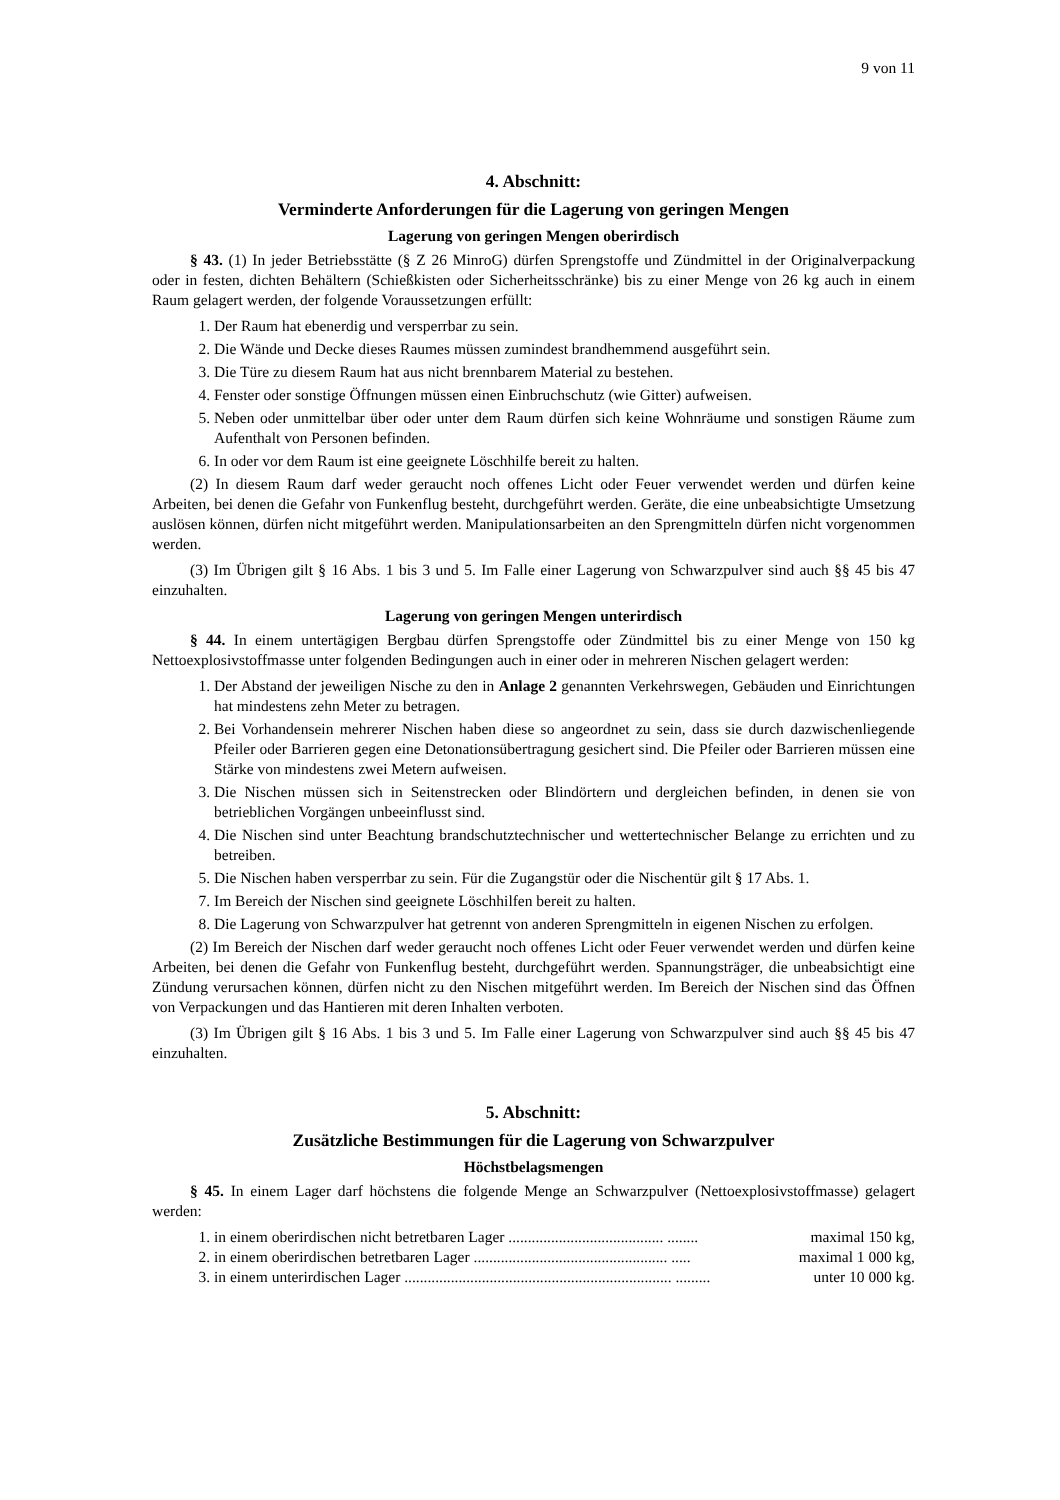9 von 11
4. Abschnitt:
Verminderte Anforderungen für die Lagerung von geringen Mengen
Lagerung von geringen Mengen oberirdisch
§ 43. (1) In jeder Betriebsstätte (§ Z 26 MinroG) dürfen Sprengstoffe und Zündmittel in der Originalverpackung oder in festen, dichten Behältern (Schießkisten oder Sicherheitsschränke) bis zu einer Menge von 26 kg auch in einem Raum gelagert werden, der folgende Voraussetzungen erfüllt:
1. Der Raum hat ebenerdig und versperrbar zu sein.
2. Die Wände und Decke dieses Raumes müssen zumindest brandhemmend ausgeführt sein.
3. Die Türe zu diesem Raum hat aus nicht brennbarem Material zu bestehen.
4. Fenster oder sonstige Öffnungen müssen einen Einbruchschutz (wie Gitter) aufweisen.
5. Neben oder unmittelbar über oder unter dem Raum dürfen sich keine Wohnräume und sonstigen Räume zum Aufenthalt von Personen befinden.
6. In oder vor dem Raum ist eine geeignete Löschhilfe bereit zu halten.
(2) In diesem Raum darf weder geraucht noch offenes Licht oder Feuer verwendet werden und dürfen keine Arbeiten, bei denen die Gefahr von Funkenflug besteht, durchgeführt werden. Geräte, die eine unbeabsichtigte Umsetzung auslösen können, dürfen nicht mitgeführt werden. Manipulationsarbeiten an den Sprengmitteln dürfen nicht vorgenommen werden.
(3) Im Übrigen gilt § 16 Abs. 1 bis 3 und 5. Im Falle einer Lagerung von Schwarzpulver sind auch §§ 45 bis 47 einzuhalten.
Lagerung von geringen Mengen unterirdisch
§ 44. In einem untertägigen Bergbau dürfen Sprengstoffe oder Zündmittel bis zu einer Menge von 150 kg Nettoexplosivstoffmasse unter folgenden Bedingungen auch in einer oder in mehreren Nischen gelagert werden:
1. Der Abstand der jeweiligen Nische zu den in Anlage 2 genannten Verkehrswegen, Gebäuden und Einrichtungen hat mindestens zehn Meter zu betragen.
2. Bei Vorhandensein mehrerer Nischen haben diese so angeordnet zu sein, dass sie durch dazwischenliegende Pfeiler oder Barrieren gegen eine Detonationsübertragung gesichert sind. Die Pfeiler oder Barrieren müssen eine Stärke von mindestens zwei Metern aufweisen.
3. Die Nischen müssen sich in Seitenstrecken oder Blindörtern und dergleichen befinden, in denen sie von betrieblichen Vorgängen unbeeinflusst sind.
4. Die Nischen sind unter Beachtung brandschutztechnischer und wettertechnischer Belange zu errichten und zu betreiben.
5. Die Nischen haben versperrbar zu sein. Für die Zugangstür oder die Nischentür gilt § 17 Abs. 1.
7. Im Bereich der Nischen sind geeignete Löschhilfen bereit zu halten.
8. Die Lagerung von Schwarzpulver hat getrennt von anderen Sprengmitteln in eigenen Nischen zu erfolgen.
(2) Im Bereich der Nischen darf weder geraucht noch offenes Licht oder Feuer verwendet werden und dürfen keine Arbeiten, bei denen die Gefahr von Funkenflug besteht, durchgeführt werden. Spannungsträger, die unbeabsichtigt eine Zündung verursachen können, dürfen nicht zu den Nischen mitgeführt werden. Im Bereich der Nischen sind das Öffnen von Verpackungen und das Hantieren mit deren Inhalten verboten.
(3) Im Übrigen gilt § 16 Abs. 1 bis 3 und 5. Im Falle einer Lagerung von Schwarzpulver sind auch §§ 45 bis 47 einzuhalten.
5. Abschnitt:
Zusätzliche Bestimmungen für die Lagerung von Schwarzpulver
Höchstbelagsmengen
§ 45. In einem Lager darf höchstens die folgende Menge an Schwarzpulver (Nettoexplosivstoffmasse) gelagert werden:
1. in einem oberirdischen nicht betretbaren Lager ........................................ ........ maximal 150 kg,
2. in einem oberirdischen betretbaren Lager .................................................. ..... maximal 1 000 kg,
3. in einem unterirdischen Lager ..................................................................... ......... unter 10 000 kg.